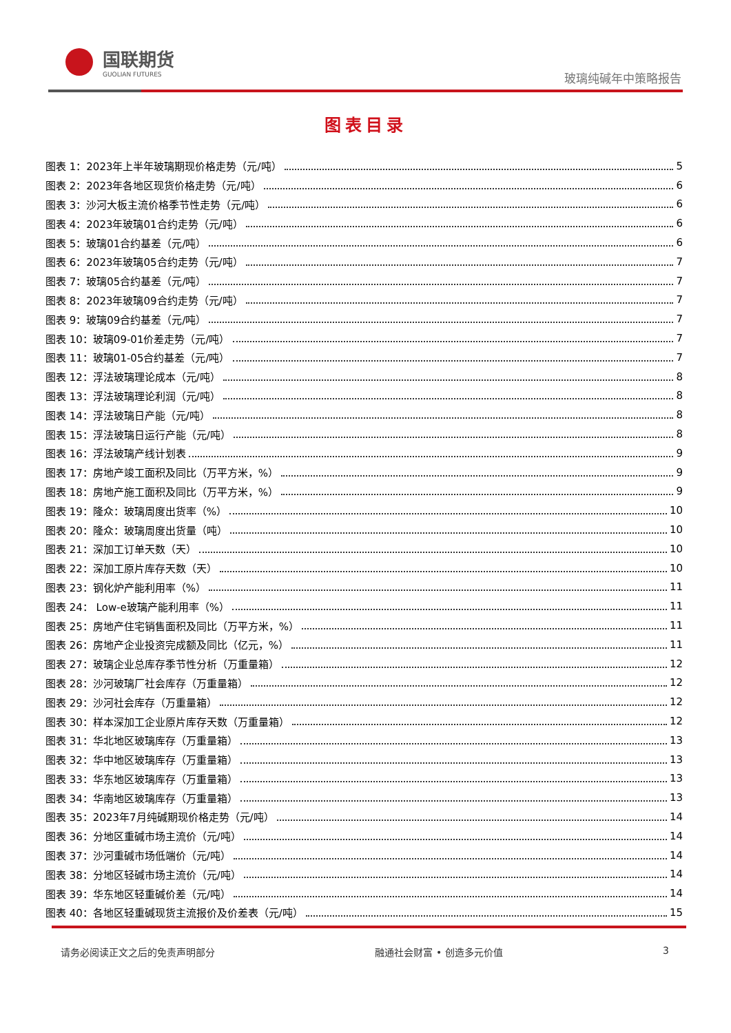国联期货
GUOLIAN FUTURES
玻璃纯碱年中策略报告
图表目录
图表 1：2023年上半年玻璃期现价格走势（元/吨） 5
图表 2：2023年各地区现货价格走势（元/吨） 6
图表 3：沙河大板主流价格季节性走势（元/吨） 6
图表 4：2023年玻璃01合约走势（元/吨） 6
图表 5：玻璃01合约基差（元/吨） 6
图表 6：2023年玻璃05合约走势（元/吨） 7
图表 7：玻璃05合约基差（元/吨） 7
图表 8：2023年玻璃09合约走势（元/吨） 7
图表 9：玻璃09合约基差（元/吨） 7
图表 10：玻璃09-01价差走势（元/吨） 7
图表 11：玻璃01-05合约基差（元/吨） 7
图表 12：浮法玻璃理论成本（元/吨） 8
图表 13：浮法玻璃理论利润（元/吨） 8
图表 14：浮法玻璃日产能（元/吨） 8
图表 15：浮法玻璃日运行产能（元/吨） 8
图表 16：浮法玻璃产线计划表 9
图表 17：房地产竣工面积及同比（万平方米，%） 9
图表 18：房地产施工面积及同比（万平方米，%） 9
图表 19：隆众：玻璃周度出货率（%） 10
图表 20：隆众：玻璃周度出货量（吨） 10
图表 21：深加工订单天数（天） 10
图表 22：深加工原片库存天数（天） 10
图表 23：钢化炉产能利用率（%） 11
图表 24： Low-e玻璃产能利用率（%） 11
图表 25：房地产住宅销售面积及同比（万平方米，%） 11
图表 26：房地产企业投资完成额及同比（亿元，%） 11
图表 27：玻璃企业总库存季节性分析（万重量箱） 12
图表 28：沙河玻璃厂社会库存（万重量箱） 12
图表 29：沙河社会库存（万重量箱） 12
图表 30：样本深加工企业原片库存天数（万重量箱） 12
图表 31：华北地区玻璃库存（万重量箱） 13
图表 32：华中地区玻璃库存（万重量箱） 13
图表 33：华东地区玻璃库存（万重量箱） 13
图表 34：华南地区玻璃库存（万重量箱） 13
图表 35：2023年7月纯碱期现价格走势（元/吨） 14
图表 36：分地区重碱市场主流价（元/吨） 14
图表 37：沙河重碱市场低端价（元/吨） 14
图表 38：分地区轻碱市场主流价（元/吨） 14
图表 39：华东地区轻重碱价差（元/吨） 14
图表 40：各地区轻重碱现货主流报价及价差表（元/吨） 15
请务必阅读正文之后的免责声明部分 融通社会财富 • 创造多元价值 3